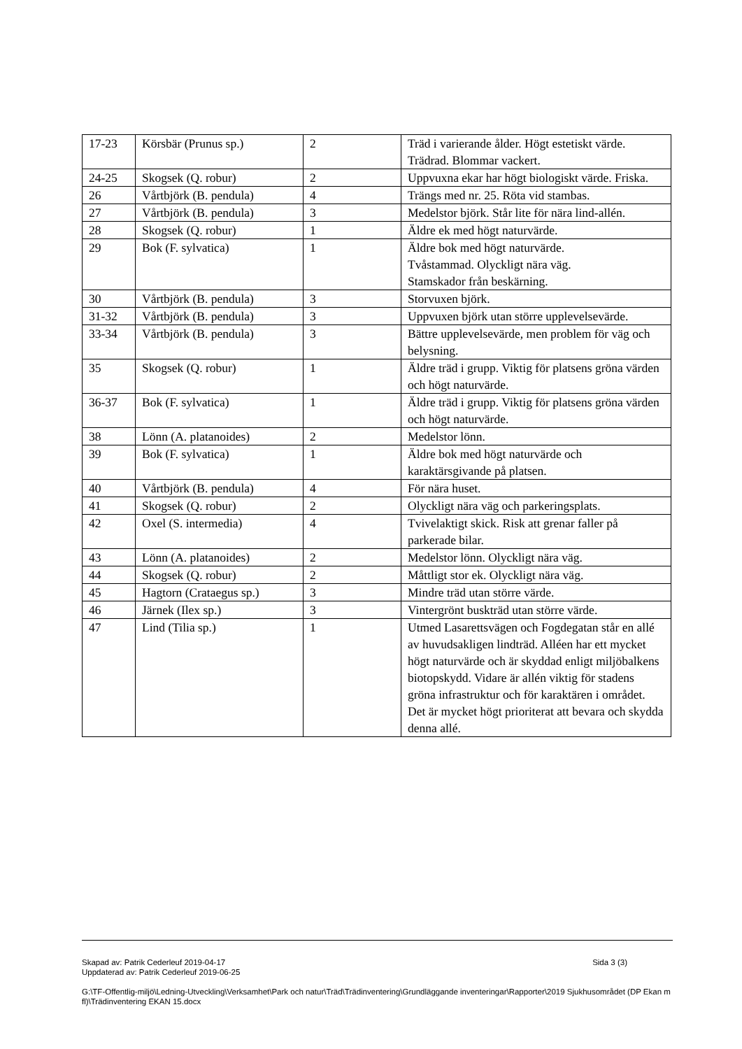| 17-23 | Körsbär (Prunus sp.) | 2 | Träd i varierande ålder. Högt estetiskt värde. Trädrad. Blommar vackert. |
| 24-25 | Skogsek (Q. robur) | 2 | Uppvuxna ekar har högt biologiskt värde. Friska. |
| 26 | Vårtbjörk (B. pendula) | 4 | Trängs med nr. 25. Röta vid stambas. |
| 27 | Vårtbjörk (B. pendula) | 3 | Medelstor björk. Står lite för nära lind-allén. |
| 28 | Skogsek (Q. robur) | 1 | Äldre ek med högt naturvärde. |
| 29 | Bok (F. sylvatica) | 1 | Äldre bok med högt naturvärde. Tvåstammad. Olyckligt nära väg. Stamskador från beskärning. |
| 30 | Vårtbjörk (B. pendula) | 3 | Storvuxen björk. |
| 31-32 | Vårtbjörk (B. pendula) | 3 | Uppvuxen björk utan större upplevelsevärde. |
| 33-34 | Vårtbjörk (B. pendula) | 3 | Bättre upplevelsevärde, men problem för väg och belysning. |
| 35 | Skogsek (Q. robur) | 1 | Äldre träd i grupp. Viktig för platsens gröna värden och högt naturvärde. |
| 36-37 | Bok (F. sylvatica) | 1 | Äldre träd i grupp. Viktig för platsens gröna värden och högt naturvärde. |
| 38 | Lönn (A. platanoides) | 2 | Medelstor lönn. |
| 39 | Bok (F. sylvatica) | 1 | Äldre bok med högt naturvärde och karaktärsgivande på platsen. |
| 40 | Vårtbjörk (B. pendula) | 4 | För nära huset. |
| 41 | Skogsek (Q. robur) | 2 | Olyckligt nära väg och parkeringsplats. |
| 42 | Oxel (S. intermedia) | 4 | Tvivelaktigt skick. Risk att grenar faller på parkerade bilar. |
| 43 | Lönn (A. platanoides) | 2 | Medelstor lönn. Olyckligt nära väg. |
| 44 | Skogsek (Q. robur) | 2 | Måttligt stor ek. Olyckligt nära väg. |
| 45 | Hagtorn (Crataegus sp.) | 3 | Mindre träd utan större värde. |
| 46 | Järnek (Ilex sp.) | 3 | Vintergrönt buskträd utan större värde. |
| 47 | Lind (Tilia sp.) | 1 | Utmed Lasarettsvägen och Fogdegatan står en allé av huvudsakligen lindträd. Alléen har ett mycket högt naturvärde och är skyddad enligt miljöbalkens biotopskydd. Vidare är allén viktig för stadens gröna infrastruktur och för karaktären i området. Det är mycket högt prioriterat att bevara och skydda denna allé. |
Skapad av: Patrik Cederleuf 2019-04-17 Sida 3 (3)
Uppdaterad av: Patrik Cederleuf 2019-06-25
G:\TF-Offentlig-miljö\Ledning-Utveckling\Verksamhet\Park och natur\Träd\Trädinventering\Grundläggande inventeringar\Rapporter\2019 Sjukhusområdet (DP Ekan m fl)\Trädinventering EKAN 15.docx